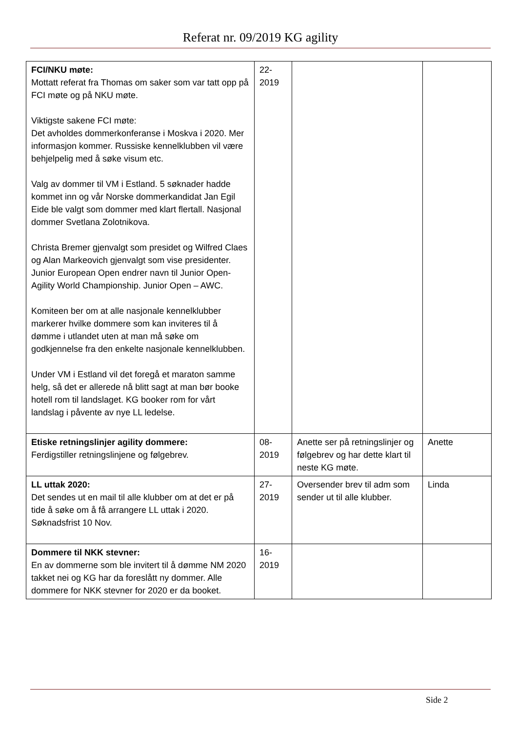Referat nr. 09/2019 KG agility
| FCI/NKU møte: Mottatt referat fra Thomas om saker som var tatt opp på FCI møte og på NKU møte. Viktigste sakene FCI møte: Det avholdes dommerkonferanse i Moskva i 2020. Mer informasjon kommer. Russiske kennelklubben vil være behjelpelig med å søke visum etc. Valg av dommer til VM i Estland. 5 søknader hadde kommet inn og vår Norske dommerkandidat Jan Egil Eide ble valgt som dommer med klart flertall. Nasjonal dommer Svetlana Zolotnikova. Christa Bremer gjenvalgt som presidet og Wilfred Claes og Alan Markeovich gjenvalgt som vise presidenter. Junior European Open endrer navn til Junior Open-Agility World Championship. Junior Open – AWC. Komiteen ber om at alle nasjonale kennelklubber markerer hvilke dommere som kan inviteres til å dømme i utlandet uten at man må søke om godkjennelse fra den enkelte nasjonale kennelklubben. Under VM i Estland vil det foregå et maraton samme helg, så det er allerede nå blitt sagt at man bør booke hotell rom til landslaget. KG booker rom for vårt landslag i påvente av nye LL ledelse. | 22- 2019 | | |
| Etiske retningslinjer agility dommere: Ferdigstiller retningslinjene og følgebrev. | 08- 2019 | Anette ser på retningslinjer og følgebrev og har dette klart til neste KG møte. | Anette |
| LL uttak 2020: Det sendes ut en mail til alle klubber om at det er på tide å søke om å få arrangere LL uttak i 2020. Søknadsfrist 10 Nov. | 27- 2019 | Oversender brev til adm som sender ut til alle klubber. | Linda |
| Dommere til NKK stevner: En av dommerne som ble invitert til å dømme NM 2020 takket nei og KG har da foreslått ny dommer. Alle dommere for NKK stevner for 2020 er da booket. | 16- 2019 | | |
Side 2